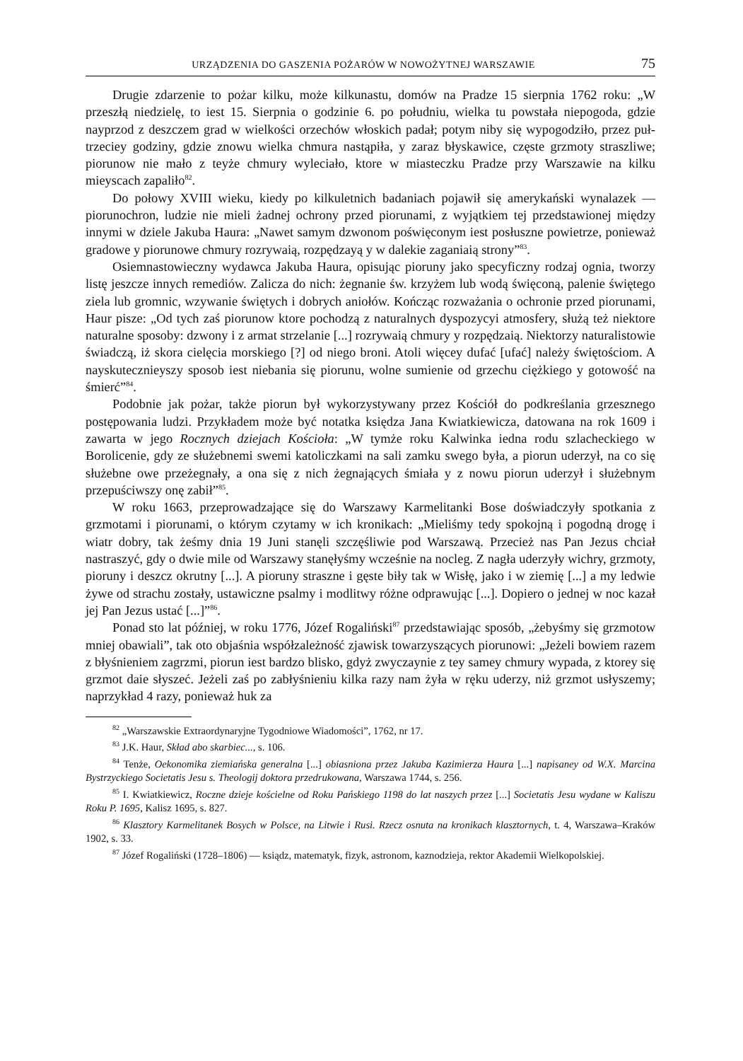URZĄDZENIA DO GASZENIA POŻARÓW W NOWOŻYTNEJ WARSZAWIE 75
Drugie zdarzenie to pożar kilku, może kilkunastu, domów na Pradze 15 sierpnia 1762 roku: „W przeszłą niedzielę, to iest 15. Sierpnia o godzinie 6. po południu, wielka tu powstała niepogoda, gdzie nayprzod z deszczem grad w wielkości orzechów włoskich padał; potym niby się wypogodziło, przez puł-trzeciey godziny, gdzie znowu wielka chmura nastąpiła, y zaraz błyskawice, częste grzmoty straszliwe; piorunow nie mało z teyże chmury wyleciało, ktore w miasteczku Pradze przy Warszawie na kilku mieyscach zapaliło<sup>82</sup>.
Do połowy XVIII wieku, kiedy po kilkuletnich badaniach pojawił się amerykański wynalazek — piorunochron, ludzie nie mieli żadnej ochrony przed piorunami, z wyjątkiem tej przedstawionej między innymi w dziele Jakuba Haura: „Nawet samym dzwonom poświęconym iest posłuszne powietrze, ponieważ gradowe y piorunowe chmury rozrywaią, rozpędzayą y w dalekie zaganiaią strony”<sup>83</sup>.
Osiemnastowieczny wydawca Jakuba Haura, opisując pioruny jako specyficzny rodzaj ognia, tworzy listę jeszcze innych remediów. Zalicza do nich: żegnanie św. krzyżem lub wodą święconą, palenie świętego ziela lub gromnic, wzywanie świętych i dobrych aniołów. Kończąc rozważania o ochronie przed piorunami, Haur pisze: „Od tych zaś piorunow ktore pochodzą z naturalnych dyspozycyi atmosfery, służą też niektore naturalne sposoby: dzwony i z armat strzelanie [...] rozrywaią chmury y rozpędzaią. Niektorzy naturalistowie świadczą, iż skora cielęcia morskiego [?] od niego broni. Atoli więcey dufać [ufać] należy świętościom. A nayskutecznieyszy sposob iest niebania się piorunu, wolne sumienie od grzechu ciężkiego y gotowość na śmierć”<sup>84</sup>.
Podobnie jak pożar, także piorun był wykorzystywany przez Kościół do podkreślania grzesznego postępowania ludzi. Przykładem może być notatka księdza Jana Kwiatkiewicza, datowana na rok 1609 i zawarta w jego Rocznych dziejach Kościoła: „W tymże roku Kalwinka iedna rodu szlacheckiego w Borolicenie, gdy ze służebnemi swemi katoliczkami na sali zamku swego była, a piorun uderzył, na co się służebne owe przeżegnały, a ona się z nich żegnających śmiała y z nowu piorun uderzył i służebnym przepuściwszy onę zabił”<sup>85</sup>.
W roku 1663, przeprowadzające się do Warszawy Karmelitanki Bose doświadczyły spotkania z grzmotami i piorunami, o którym czytamy w ich kronikach: „Mieliśmy tedy spokojną i pogodną drogę i wiatr dobry, tak żeśmy dnia 19 Juni stanęli szczęśliwie pod Warszawą. Przecież nas Pan Jezus chciał nastraszyć, gdy o dwie mile od Warszawy stanęłyśmy wcześnie na nocleg. Z nagła uderzyły wichry, grzmoty, pioruny i deszcz okrutny [...]. A pioruny straszne i gęste biły tak w Wisłę, jako i w ziemię [...] a my ledwie żywe od strachu zostały, ustawiczne psalmy i modlitwy różne odprawując [...]. Dopiero o jednej w noc kazał jej Pan Jezus ustać [...]”<sup>86</sup>.
Ponad sto lat później, w roku 1776, Józef Rogaliński<sup>87</sup> przedstawiając sposób, „żebyśmy się grzmotow mniej obawiali”, tak oto objaśnia współzależność zjawisk towarzyszących piorunowi: „Jeżeli bowiem razem z błyśnieniem zagrzmi, piorun iest bardzo blisko, gdyż zwyczaynie z tey samey chmury wypada, z ktorey się grzmot daie słyszeć. Jeżeli zaś po zabłyśnieniu kilka razy nam żyła w ręku uderzy, niż grzmot usłyszemy; naprzykład 4 razy, ponieważ huk za
<sup>82</sup> „Warszawskie Extraordynaryjne Tygodniowe Wiadomości”, 1762, nr 17.
<sup>83</sup> J.K. Haur, Skład abo skarbiec..., s. 106.
<sup>84</sup> Tenże, Oekonomika ziemiańska generalna [...] obiasniona przez Jakuba Kazimierza Haura [...] napisaney od W.X. Marcina Bystrzyckiego Societatis Jesu s. Theologij doktora przedrukowana, Warszawa 1744, s. 256.
<sup>85</sup> I. Kwiatkiewicz, Roczne dzieje kościelne od Roku Pańskiego 1198 do lat naszych przez [...] Societatis Jesu wydane w Kaliszu Roku P. 1695, Kalisz 1695, s. 827.
<sup>86</sup> Klasztory Karmelitanek Bosych w Polsce, na Litwie i Rusi. Rzecz osnuta na kronikach klasztornych, t. 4, Warszawa–Kraków 1902, s. 33.
<sup>87</sup> Józef Rogaliński (1728–1806) — ksiądz, matematyk, fizyk, astronom, kaznodzieja, rektor Akademii Wielkopolskiej.